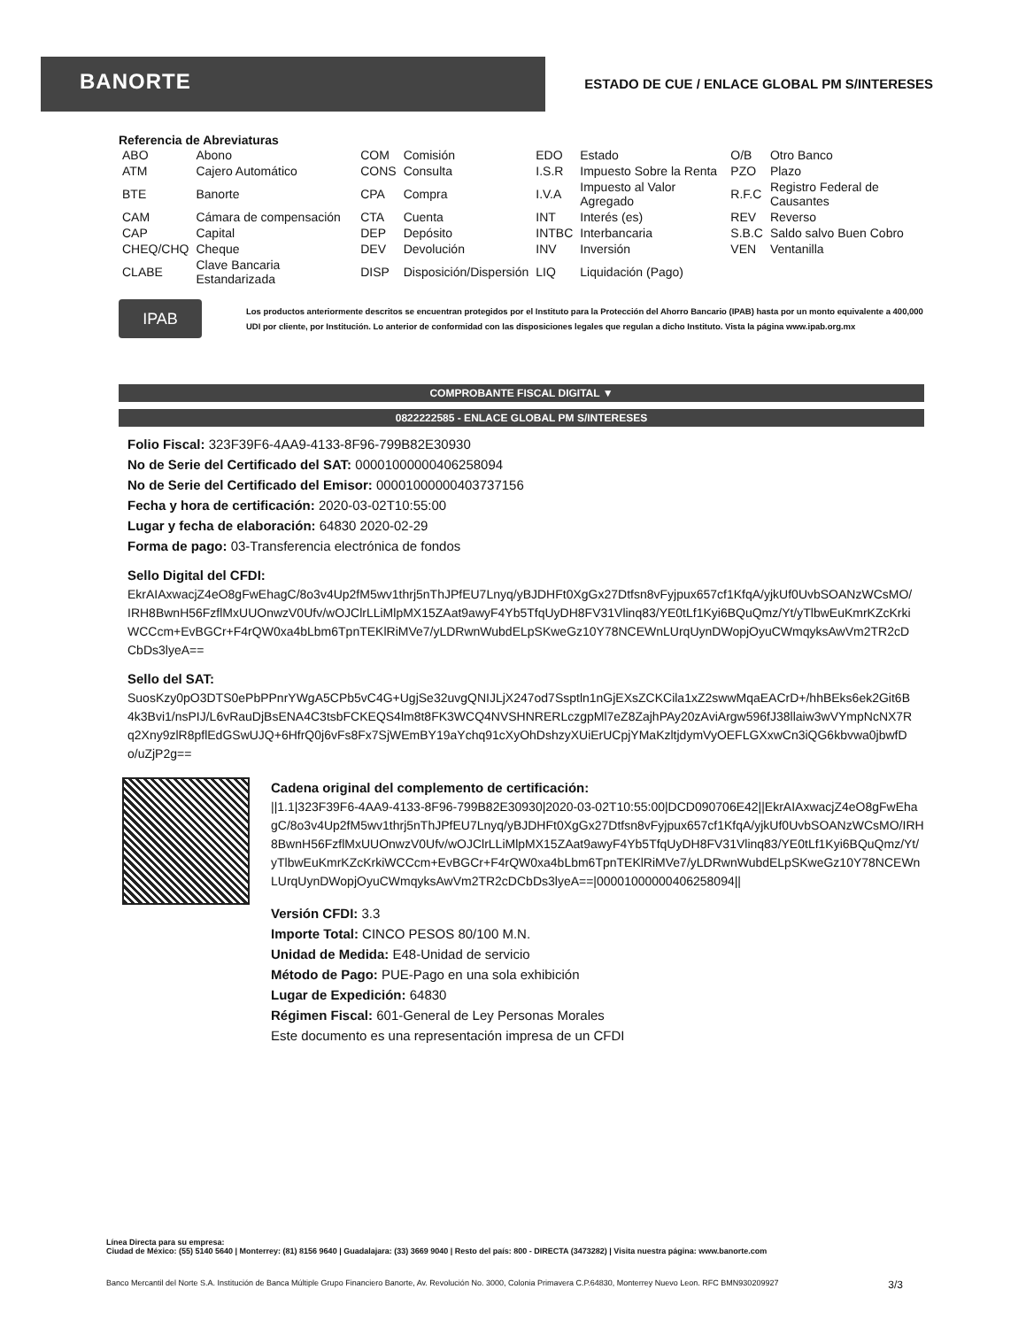BANORTE
ESTADO DE CUE / ENLACE GLOBAL PM S/INTERESES
Referencia de Abreviaturas
| ABO | Abono | COM | Comisión | EDO | Estado | O/B | Otro Banco |
| ATM | Cajero Automático | CONS | Consulta | I.S.R | Impuesto Sobre la Renta | PZO | Plazo |
| BTE | Banorte | CPA | Compra | I.V.A | Impuesto al Valor Agregado | R.F.C | Registro Federal de Causantes |
| CAM | Cámara de compensación | CTA | Cuenta | INT | Interés (es) | REV | Reverso |
| CAP | Capital | DEP | Depósito | INTBC | Interbancaria | S.B.C | Saldo salvo Buen Cobro |
| CHEQ/CHQ | Cheque | DEV | Devolución | INV | Inversión | VEN | Ventanilla |
| CLABE | Clave Bancaria Estandarizada | DISP | Disposición/Dispersión | LIQ | Liquidación (Pago) | | |
IPAB
Los productos anteriormente descritos se encuentran protegidos por el Instituto para la Protección del Ahorro Bancario (IPAB) hasta por un monto equivalente a 400,000 UDI por cliente, por Institución. Lo anterior de conformidad con las disposiciones legales que regulan a dicho Instituto. Vista la página www.ipab.org.mx
COMPROBANTE FISCAL DIGITAL ▼
0822222585 - ENLACE GLOBAL PM S/INTERESES
Folio Fiscal: 323F39F6-4AA9-4133-8F96-799B82E30930
No de Serie del Certificado del SAT: 00001000000406258094
No de Serie del Certificado del Emisor: 00001000000403737156
Fecha y hora de certificación: 2020-03-02T10:55:00
Lugar y fecha de elaboración: 64830 2020-02-29
Forma de pago: 03-Transferencia electrónica de fondos
Sello Digital del CFDI:
EkrAIAxwacjZ4eO8gFwEhagC/8o3v4Up2fM5wv1thrj5nThJPfEU7Lnyq/yBJDHFt0XgGx27Dtfsn8vFyjpux657cf1KfqA/yjkUf0UvbSOANzWCsMO/IRH8BwnH56FzflMxUUOnwzV0Ufv/wOJClrLLiMlpMX15ZAat9awyF4Yb5TfqUyDH8FV31Vlinq83/YE0tLf1Kyi6BQuQmz/Yt/yTlbwEuKmrKZcKrkiWCCcm+EvBGCr+F4rQW0xa4bLbm6TpnTEKlRiMVe7/yLDRwnWubdELpSKweGz10Y78NCEWnLUrqUynDWopjOyuCWmqyksAwVm2TR2cDCbDs3lyeA==
Sello del SAT:
SuosKzy0pO3DTS0ePbPPnrYWgA5CPb5vC4G+UgjSe32uvgQNIJLjX247od7Ssptln1nGjEXsZCKCila1xZ2swwMqaEACrD+/hhBEks6ek2Git6B4k3Bvi1/nsPIJ/L6vRauDjBsENA4C3tsbFCKEQS4lm8t8FK3WCQ4NVSHNRERLczgpMl7eZ8ZajhPAy20zAviArgw596fJ38llaiw3wVYmpNcNX7Rq2Xny9zlR8pflEdGSwUJQ+6HfrQ0j6vFs8Fx7SjWEmBY19aYchq91cXyOhDshzyXUiErUCpjYMaKzltjdymVyOEFLGXxwCn3iQG6kbvwa0jbwfDo/uZjP2g==
Cadena original del complemento de certificación:
||1.1|323F39F6-4AA9-4133-8F96-799B82E30930|2020-03-02T10:55:00|DCD090706E42||EkrAIAxwacjZ4eO8gFwEhagC/8o3v4Up2fM5wv1thrj5nThJPfEU7Lnyq/yBJDHFt0XgGx27Dtfsn8vFyjpux657cf1KfqA/yjkUf0UvbSOANzWCsMO/IRH8BwnH56FzflMxUUOnwzV0Ufv/wOJClrLLiMlpMX15ZAat9awyF4Yb5TfqUyDH8FV31Vlinq83/YE0tLf1Kyi6BQuQmz/Yt/yTlbwEuKmrKZcKrkiWCCcm+EvBGCr+F4rQW0xa4bLbm6TpnTEKlRiMVe7/yLDRwnWubdELpSKweGz10Y78NCEWnLUrqUynDWopjOyuCWmqyksAwVm2TR2cDCbDs3lyeA==|00001000000406258094||
Versión CFDI: 3.3
Importe Total: CINCO PESOS 80/100 M.N.
Unidad de Medida: E48-Unidad de servicio
Método de Pago: PUE-Pago en una sola exhibición
Lugar de Expedición: 64830
Régimen Fiscal: 601-General de Ley Personas Morales
Este documento es una representación impresa de un CFDI
Línea Directa para su empresa:
Ciudad de México: (55) 5140 5640 | Monterrey: (81) 8156 9640 | Guadalajara: (33) 3669 9040 | Resto del país: 800 - DIRECTA (3473282) | Visita nuestra página: www.banorte.com
Banco Mercantil del Norte S.A. Institución de Banca Múltiple Grupo Financiero Banorte, Av. Revolución No. 3000, Colonia Primavera C.P.64830, Monterrey Nuevo Leon. RFC BMN930209927 3/3